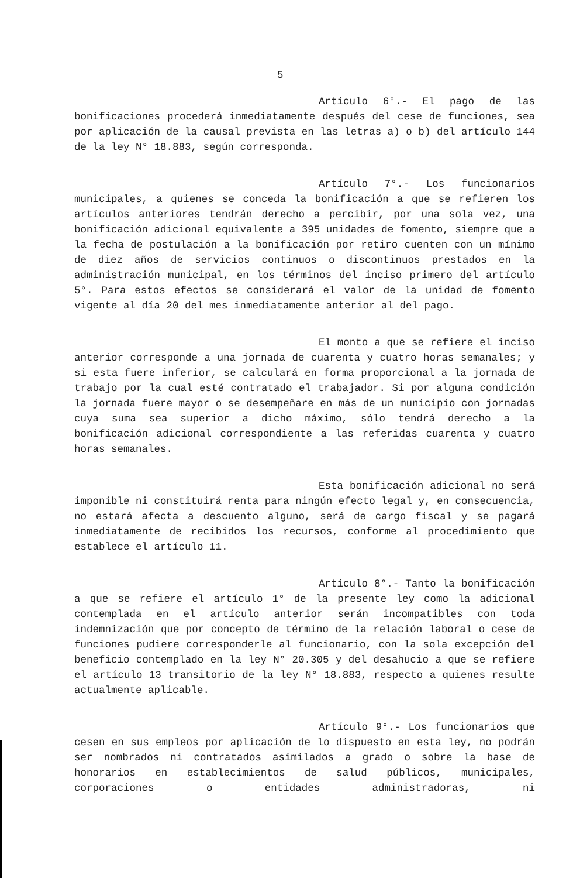5
Artículo 6°.- El pago de las bonificaciones procederá inmediatamente después del cese de funciones, sea por aplicación de la causal prevista en las letras a) o b) del artículo 144 de la ley N° 18.883, según corresponda.
Artículo 7°.- Los funcionarios municipales, a quienes se conceda la bonificación a que se refieren los artículos anteriores tendrán derecho a percibir, por una sola vez, una bonificación adicional equivalente a 395 unidades de fomento, siempre que a la fecha de postulación a la bonificación por retiro cuenten con un mínimo de diez años de servicios continuos o discontinuos prestados en la administración municipal, en los términos del inciso primero del artículo 5°. Para estos efectos se considerará el valor de la unidad de fomento vigente al día 20 del mes inmediatamente anterior al del pago.
El monto a que se refiere el inciso anterior corresponde a una jornada de cuarenta y cuatro horas semanales; y si esta fuere inferior, se calculará en forma proporcional a la jornada de trabajo por la cual esté contratado el trabajador. Si por alguna condición la jornada fuere mayor o se desempeñare en más de un municipio con jornadas cuya suma sea superior a dicho máximo, sólo tendrá derecho a la bonificación adicional correspondiente a las referidas cuarenta y cuatro horas semanales.
Esta bonificación adicional no será imponible ni constituirá renta para ningún efecto legal y, en consecuencia, no estará afecta a descuento alguno, será de cargo fiscal y se pagará inmediatamente de recibidos los recursos, conforme al procedimiento que establece el artículo 11.
Artículo 8°.- Tanto la bonificación a que se refiere el artículo 1° de la presente ley como la adicional contemplada en el artículo anterior serán incompatibles con toda indemnización que por concepto de término de la relación laboral o cese de funciones pudiere corresponderle al funcionario, con la sola excepción del beneficio contemplado en la ley N° 20.305 y del desahucio a que se refiere el artículo 13 transitorio de la ley N° 18.883, respecto a quienes resulte actualmente aplicable.
Artículo 9°.- Los funcionarios que cesen en sus empleos por aplicación de lo dispuesto en esta ley, no podrán ser nombrados ni contratados asimilados a grado o sobre la base de honorarios en establecimientos de salud públicos, municipales, corporaciones o entidades administradoras, ni